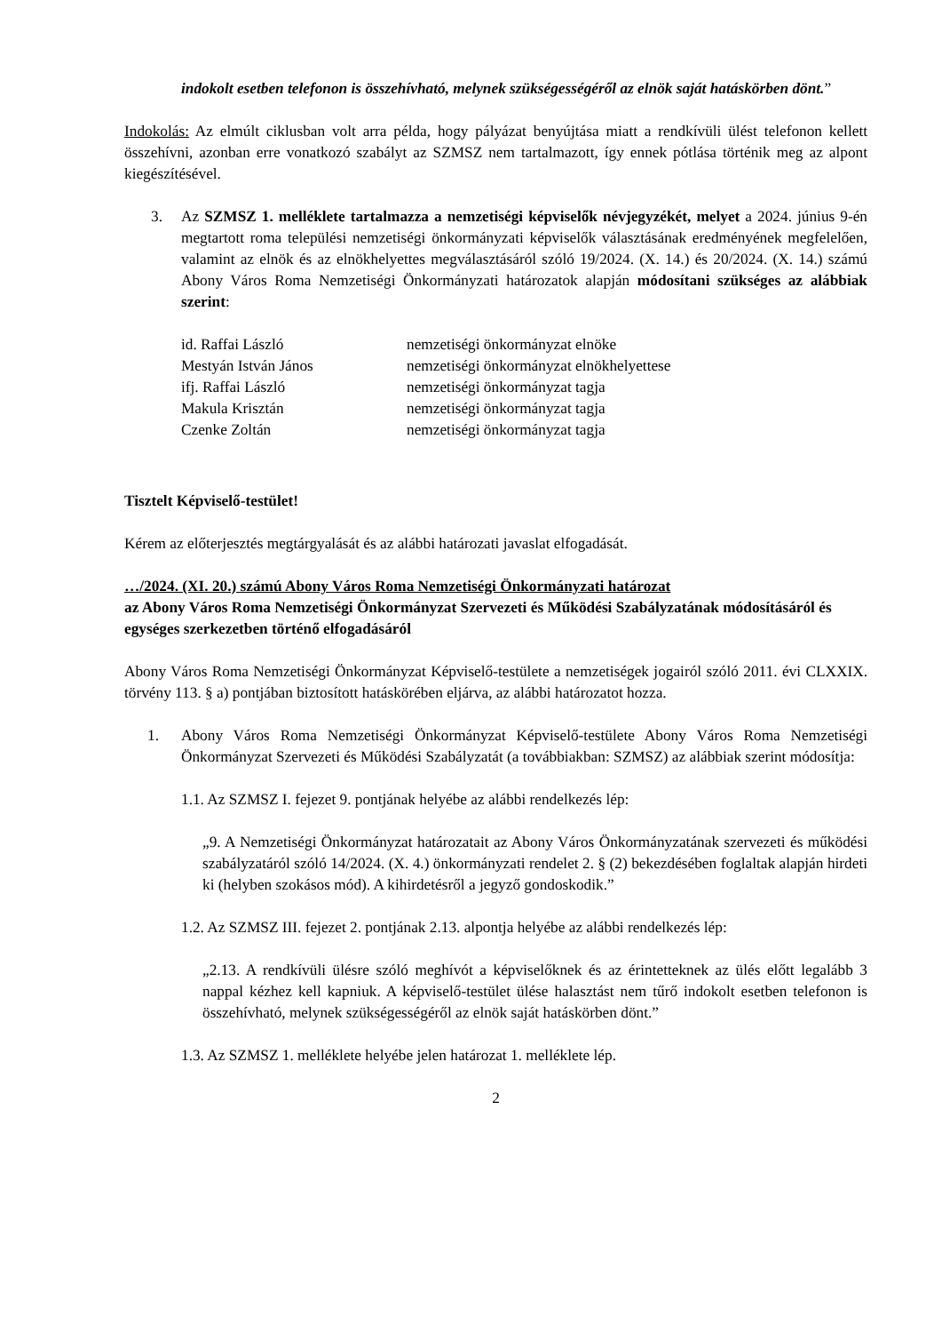indokolt esetben telefonon is összehívható, melynek szükségességéről az elnök saját hatáskörben dönt.”
Indokolás: Az elmúlt ciklusban volt arra példa, hogy pályázat benyújtása miatt a rendkívüli ülést telefonon kellett összehívni, azonban erre vonatkozó szabályt az SZMSZ nem tartalmazott, így ennek pótlása történik meg az alpont kiegészítésével.
3. Az SZMSZ 1. melléklete tartalmazza a nemzetiségi képviselők névjegyzékét, melyet a 2024. június 9-én megtartott roma települési nemzetiségi önkormányzati képviselők választásának eredményének megfelelően, valamint az elnök és az elnökhelyettes megválasztásáról szóló 19/2024. (X. 14.) és 20/2024. (X. 14.) számú Abony Város Roma Nemzetiségi Önkormányzati határozatok alapján módosítani szükséges az alábbiak szerint:
| id. Raffai László | nemzetiségi önkormányzat elnöke |
| Mestyán István János | nemzetiségi önkormányzat elnökhelyettese |
| ifj. Raffai László | nemzetiségi önkormányzat tagja |
| Makula Krisztán | nemzetiségi önkormányzat tagja |
| Czenke Zoltán | nemzetiségi önkormányzat tagja |
Tisztelt Képviselő-testület!
Kérem az előterjesztés megtárgyalását és az alábbi határozati javaslat elfogadását.
…/2024. (XI. 20.) számú Abony Város Roma Nemzetiségi Önkormányzati határozat
az Abony Város Roma Nemzetiségi Önkormányzat Szervezeti és Működési Szabályzatának módosításáról és egységes szerkezetben történő elfogadásáról
Abony Város Roma Nemzetiségi Önkormányzat Képviselő-testülete a nemzetiségek jogairól szóló 2011. évi CLXXIX. törvény 113. § a) pontjában biztosított hatáskörében eljárva, az alábbi határozatot hozza.
1. Abony Város Roma Nemzetiségi Önkormányzat Képviselő-testülete Abony Város Roma Nemzetiségi Önkormányzat Szervezeti és Működési Szabályzatát (a továbbiakban: SZMSZ) az alábbiak szerint módosítja:
1.1. Az SZMSZ I. fejezet 9. pontjának helyébe az alábbi rendelkezés lép:
„9. A Nemzetiségi Önkormányzat határozatait az Abony Város Önkormányzatának szervezeti és működési szabályzatáról szóló 14/2024. (X. 4.) önkormányzati rendelet 2. § (2) bekezdésében foglaltak alapján hirdeti ki (helyben szokásos mód). A kihirdetésről a jegyző gondoskodik.”
1.2. Az SZMSZ III. fejezet 2. pontjának 2.13. alpontja helyébe az alábbi rendelkezés lép:
„2.13. A rendkívüli ülésre szóló meghívót a képviselőknek és az érintetteknek az ülés előtt legalább 3 nappal kézhez kell kapniuk. A képviselő-testület ülése halasztást nem tűrő indokolt esetben telefonon is összehívható, melynek szükségességéről az elnök saját hatáskörben dönt.”
1.3. Az SZMSZ 1. melléklete helyébe jelen határozat 1. melléklete lép.
2